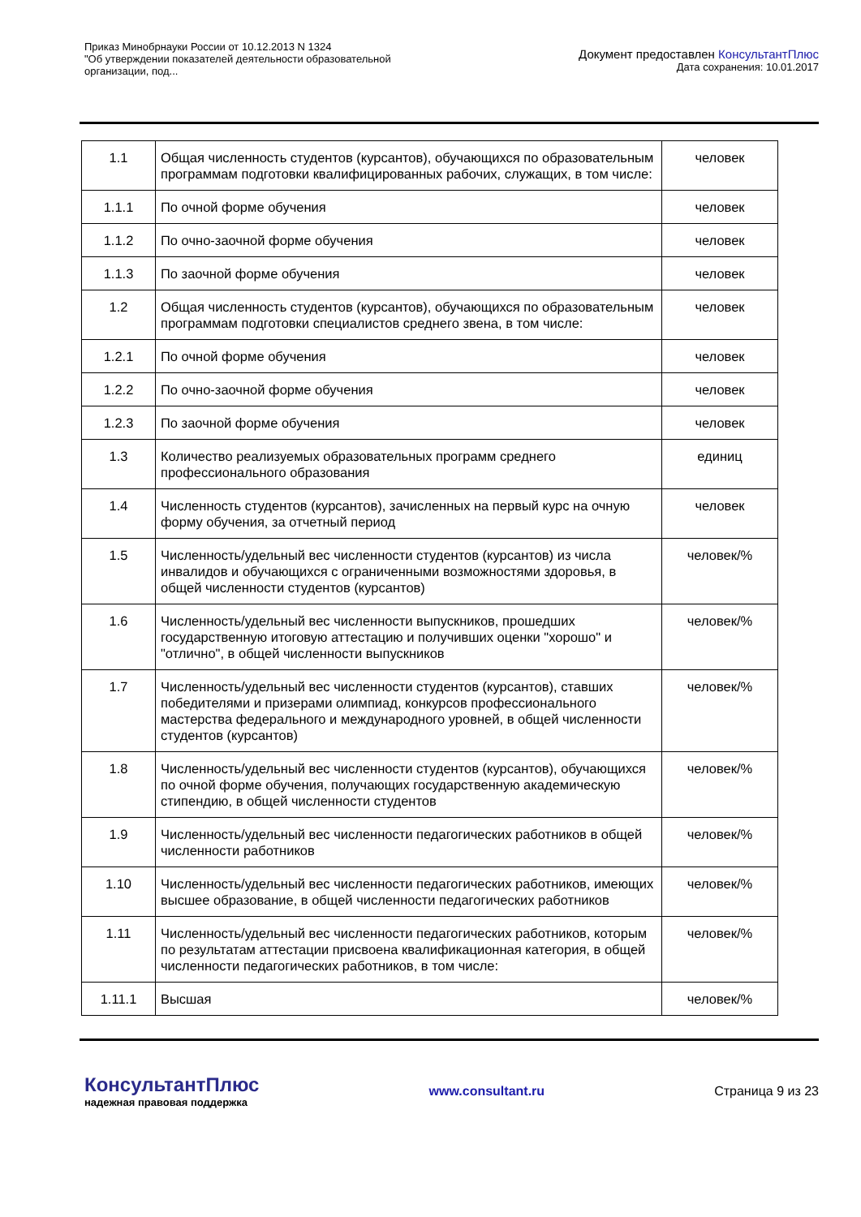Приказ Минобрнауки России от 10.12.2013 N 1324
"Об утверждении показателей деятельности образовательной
организации, под...
Документ предоставлен КонсультантПлюс
Дата сохранения: 10.01.2017
| 1.1 | Общая численность студентов (курсантов), обучающихся по образовательным программам подготовки квалифицированных рабочих, служащих, в том числе: | человек |
| 1.1.1 | По очной форме обучения | человек |
| 1.1.2 | По очно-заочной форме обучения | человек |
| 1.1.3 | По заочной форме обучения | человек |
| 1.2 | Общая численность студентов (курсантов), обучающихся по образовательным программам подготовки специалистов среднего звена, в том числе: | человек |
| 1.2.1 | По очной форме обучения | человек |
| 1.2.2 | По очно-заочной форме обучения | человек |
| 1.2.3 | По заочной форме обучения | человек |
| 1.3 | Количество реализуемых образовательных программ среднего профессионального образования | единиц |
| 1.4 | Численность студентов (курсантов), зачисленных на первый курс на очную форму обучения, за отчетный период | человек |
| 1.5 | Численность/удельный вес численности студентов (курсантов) из числа инвалидов и обучающихся с ограниченными возможностями здоровья, в общей численности студентов (курсантов) | человек/% |
| 1.6 | Численность/удельный вес численности выпускников, прошедших государственную итоговую аттестацию и получивших оценки "хорошо" и "отлично", в общей численности выпускников | человек/% |
| 1.7 | Численность/удельный вес численности студентов (курсантов), ставших победителями и призерами олимпиад, конкурсов профессионального мастерства федерального и международного уровней, в общей численности студентов (курсантов) | человек/% |
| 1.8 | Численность/удельный вес численности студентов (курсантов), обучающихся по очной форме обучения, получающих государственную академическую стипендию, в общей численности студентов | человек/% |
| 1.9 | Численность/удельный вес численности педагогических работников в общей численности работников | человек/% |
| 1.10 | Численность/удельный вес численности педагогических работников, имеющих высшее образование, в общей численности педагогических работников | человек/% |
| 1.11 | Численность/удельный вес численности педагогических работников, которым по результатам аттестации присвоена квалификационная категория, в общей численности педагогических работников, в том числе: | человек/% |
| 1.11.1 | Высшая | человек/% |
КонсультантПлюс
надежная правовая поддержка
www.consultant.ru Страница 9 из 23